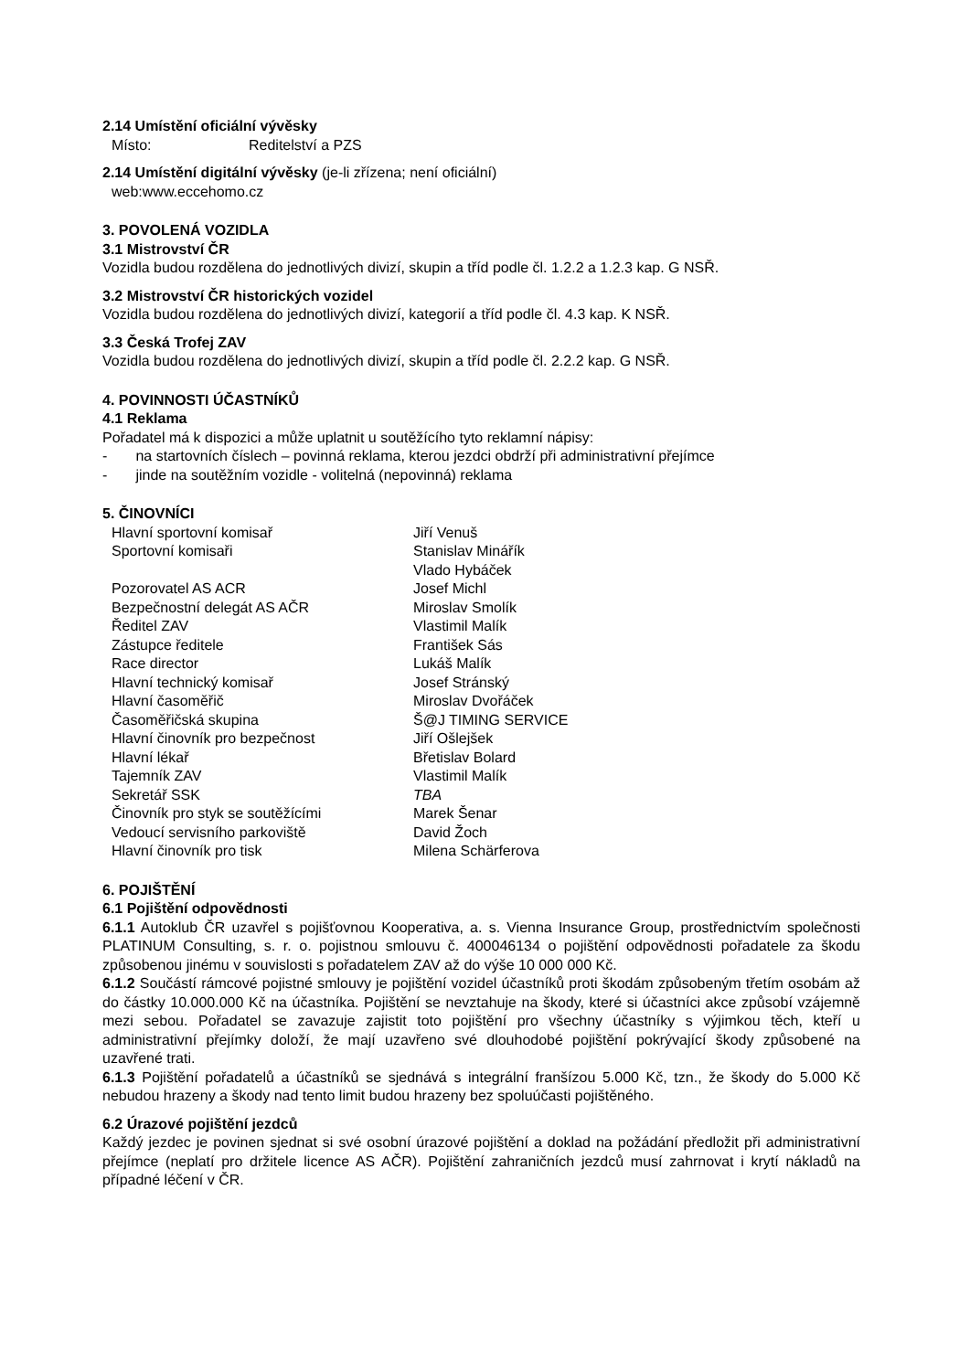2.14 Umístění oficiální vývěsky
| Místo: | Reditelství a PZS |
2.14 Umístění digitální vývěsky (je-li zřízena; není oficiální)
web:www.eccehomo.cz
3. POVOLENÁ VOZIDLA
3.1 Mistrovství ČR
Vozidla budou rozdělena do jednotlivých divizí, skupin a tříd podle čl. 1.2.2 a 1.2.3 kap. G NSŘ.
3.2 Mistrovství ČR historických vozidel
Vozidla budou rozdělena do jednotlivých divizí, kategorií a tříd podle čl. 4.3 kap. K NSŘ.
3.3 Česká Trofej ZAV
Vozidla budou rozdělena do jednotlivých divizí, skupin a tříd podle čl. 2.2.2 kap. G NSŘ.
4. POVINNOSTI ÚČASTNÍKŮ
4.1 Reklama
Pořadatel má k dispozici a může uplatnit u soutěžícího tyto reklamní nápisy:
- na startovních číslech – povinná reklama, kterou jezdci obdrží při administrativní přejímce
- jinde na soutěžním vozidle - volitelná (nepovinná) reklama
5. ČINOVNÍCI
| Hlavní sportovní komisař | Jiří Venuš |
| Sportovní komisaři | Stanislav Minářík |
| | Vlado Hybáček |
| Pozorovatel AS ACR | Josef Michl |
| Bezpečnostní delegát AS AČR | Miroslav Smolík |
| Ředitel ZAV | Vlastimil Malík |
| Zástupce ředitele | František Sás |
| Race director | Lukáš Malík |
| Hlavní technický komisař | Josef Stránský |
| Hlavní časoměřič | Miroslav Dvořáček |
| Časoměřičská skupina | Š@J TIMING SERVICE |
| Hlavní činovník pro bezpečnost | Jiří Ošlejšek |
| Hlavní lékař | Břetislav Bolard |
| Tajemník ZAV | Vlastimil Malík |
| Sekretář SSK | TBA |
| Činovník pro styk se soutěžícími | Marek Šenar |
| Vedoucí servisního parkoviště | David Žoch |
| Hlavní činovník pro tisk | Milena Schärferova |
6. POJIŠTĚNÍ
6.1 Pojištění odpovědnosti
6.1.1 Autoklub ČR uzavřel s pojišťovnou Kooperativa, a. s. Vienna Insurance Group, prostřednictvím společnosti PLATINUM Consulting, s. r. o. pojistnou smlouvu č. 400046134 o pojištění odpovědnosti pořadatele za škodu způsobenou jinému v souvislosti s pořadatelem ZAV až do výše 10 000 000 Kč.
6.1.2 Součástí rámcové pojistné smlouvy je pojištění vozidel účastníků proti škodám způsobeným třetím osobám až do částky 10.000.000 Kč na účastníka. Pojištění se nevztahuje na škody, které si účastníci akce způsobí vzájemně mezi sebou. Pořadatel se zavazuje zajistit toto pojištění pro všechny účastníky s výjimkou těch, kteří u administrativní přejímky doloží, že mají uzavřeno své dlouhodobé pojištění pokrývající škody způsobené na uzavřené trati.
6.1.3 Pojištění pořadatelů a účastníků se sjednává s integrální franšízou 5.000 Kč, tzn., že škody do 5.000 Kč nebudou hrazeny a škody nad tento limit budou hrazeny bez spoluúčasti pojištěného.
6.2 Úrazové pojištění jezdců
Každý jezdec je povinen sjednat si své osobní úrazové pojištění a doklad na požádání předložit při administrativní přejímce (neplatí pro držitele licence AS AČR). Pojištění zahraničních jezdců musí zahrnovat i krytí nákladů na případné léčení v ČR.